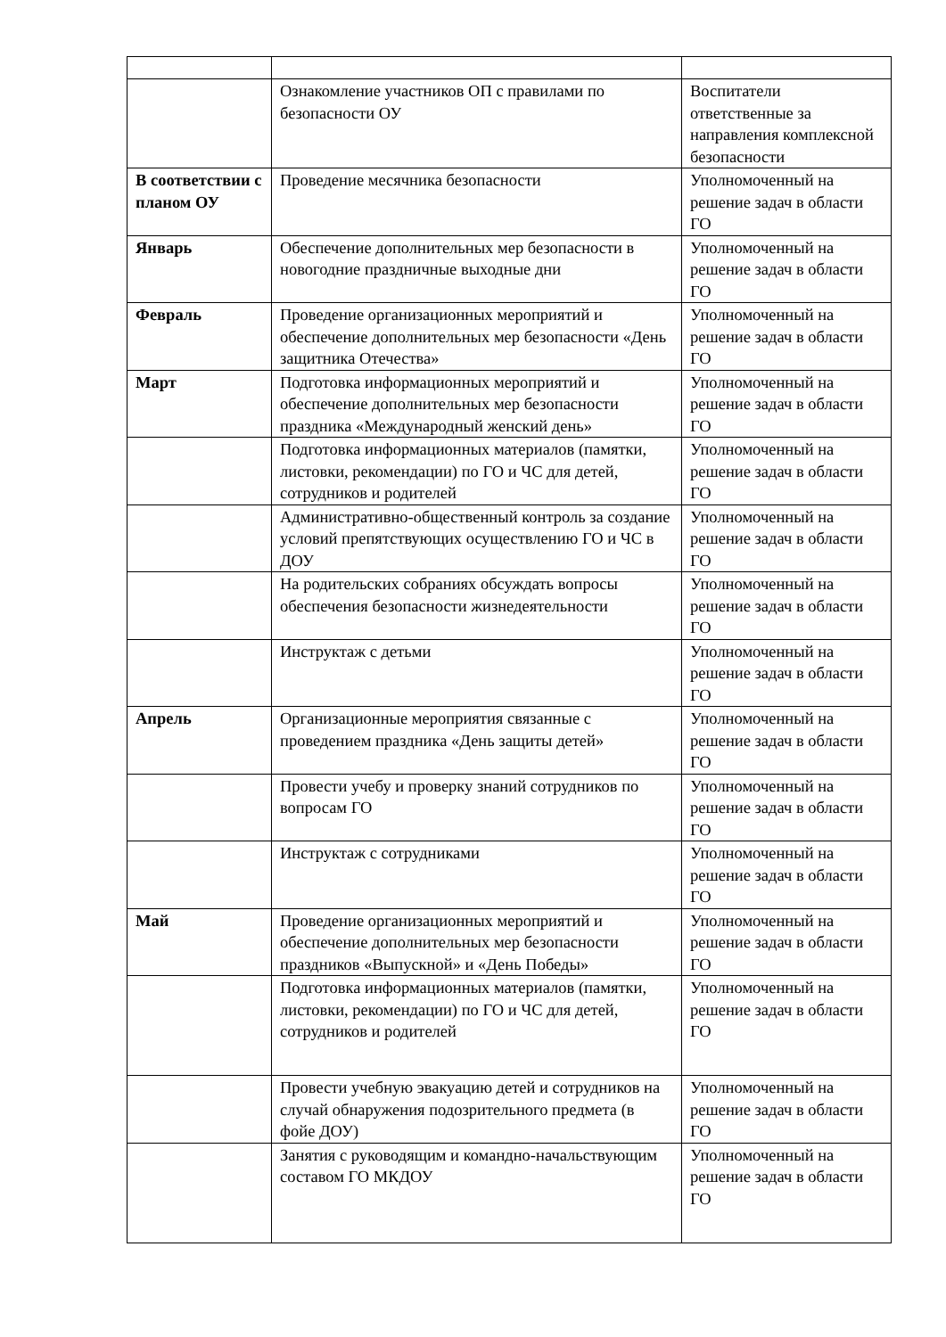| | Ознакомление участников ОП с правилами по безопасности ОУ | Воспитатели ответственные за направления комплексной безопасности |
| В соответствии с планом ОУ | Проведение месячника безопасности | Уполномоченный на решение задач в области ГО |
| Январь | Обеспечение дополнительных мер безопасности в новогодние праздничные выходные дни | Уполномоченный на решение задач в области ГО |
| Февраль | Проведение организационных мероприятий и обеспечение дополнительных мер безопасности «День защитника Отечества» | Уполномоченный на решение задач в области ГО |
| Март | Подготовка информационных мероприятий и обеспечение дополнительных мер безопасности праздника «Международный женский день» | Уполномоченный на решение задач в области ГО |
| | Подготовка информационных материалов (памятки, листовки, рекомендации) по ГО и ЧС для детей, сотрудников и родителей | Уполномоченный на решение задач в области ГО |
| | Административно-общественный контроль за создание условий препятствующих осуществлению ГО и ЧС в ДОУ | Уполномоченный на решение задач в области ГО |
| | На родительских собраниях обсуждать вопросы обеспечения безопасности жизнедеятельности | Уполномоченный на решение задач в области ГО |
| | Инструктаж с детьми | Уполномоченный на решение задач в области ГО |
| Апрель | Организационные мероприятия связанные с проведением праздника «День защиты детей» | Уполномоченный на решение задач в области ГО |
| | Провести учебу и проверку знаний сотрудников по вопросам ГО | Уполномоченный на решение задач в области ГО |
| | Инструктаж с сотрудниками | Уполномоченный на решение задач в области ГО |
| Май | Проведение организационных мероприятий и обеспечение дополнительных мер безопасности праздников «Выпускной» и «День Победы» | Уполномоченный на решение задач в области ГО |
| | Подготовка информационных материалов (памятки, листовки, рекомендации) по ГО и ЧС для детей, сотрудников и родителей | Уполномоченный на решение задач в области ГО |
| | Провести учебную эвакуацию детей и сотрудников на случай обнаружения подозрительного предмета (в фойе ДОУ) | Уполномоченный на решение задач в области ГО |
| | Занятия с руководящим и командно-начальствующим составом ГО МКДОУ | Уполномоченный на решение задач в области ГО |